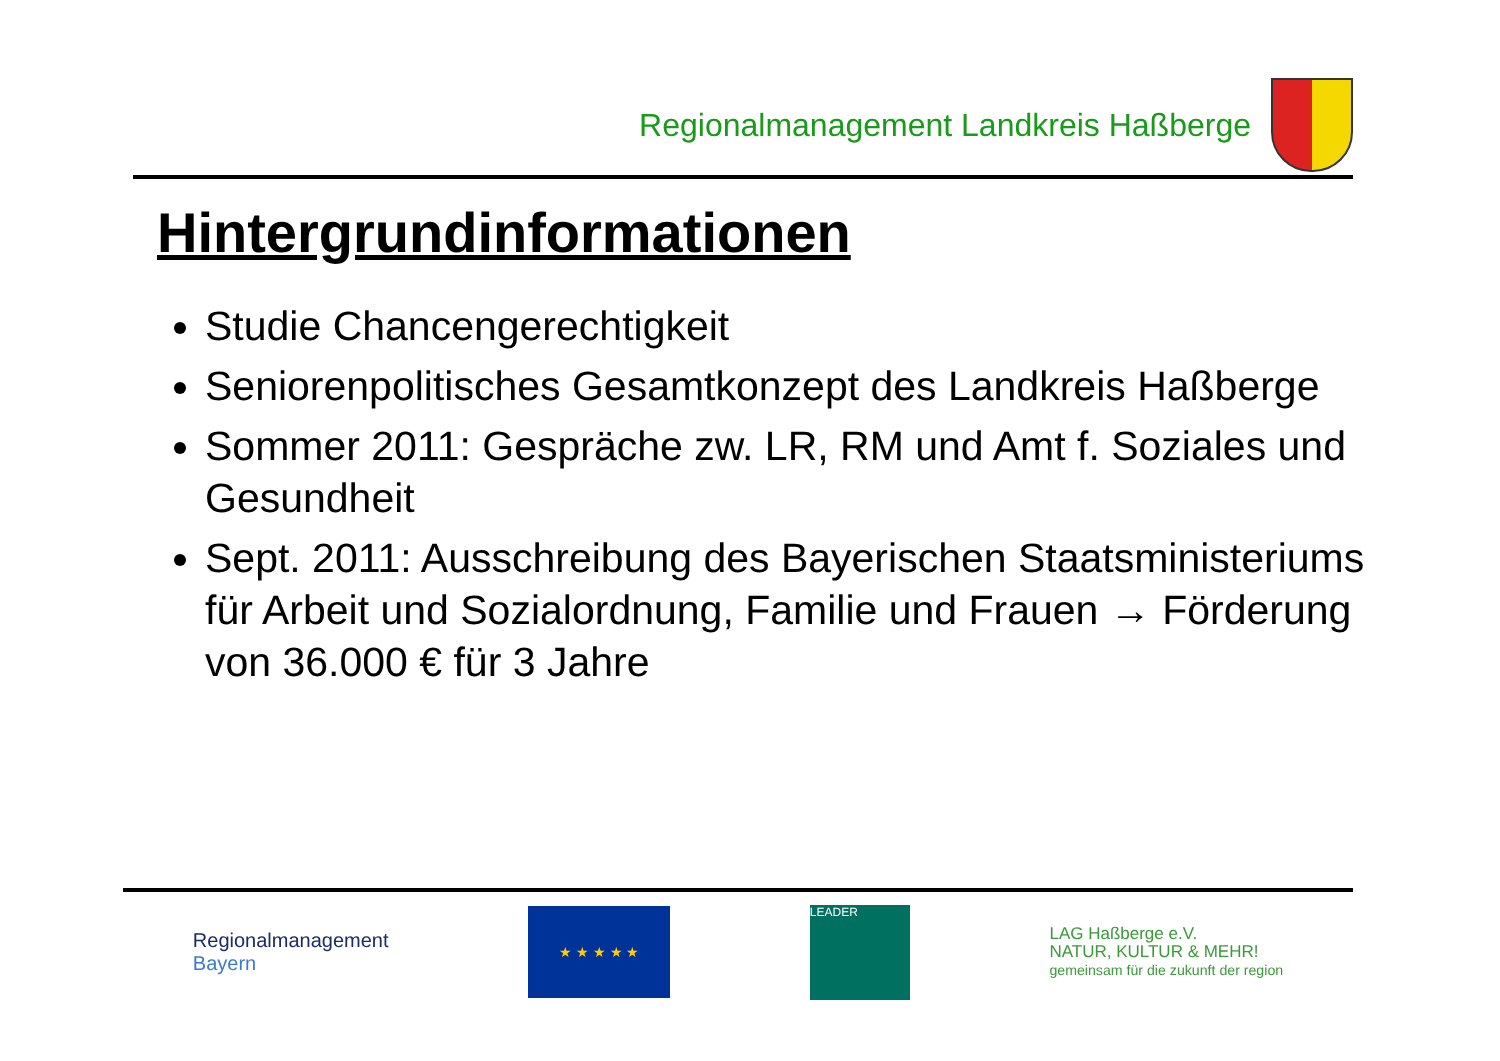Regionalmanagement Landkreis Haßberge
Hintergrundinformationen
Studie Chancengerechtigkeit
Seniorenpolitisches Gesamtkonzept des Landkreis Haßberge
Sommer 2011: Gespräche zw. LR, RM und Amt f. Soziales und Gesundheit
Sept. 2011: Ausschreibung des Bayerischen Staatsministeriums für Arbeit und Sozialordnung, Familie und Frauen → Förderung von 36.000 € für 3 Jahre
Regionalmanagement
Bayern
★ ★ ★ ★ ★
LEADER
LAG Haßberge e.V.
NATUR, KULTUR & MEHR!
gemeinsam für die zukunft der region